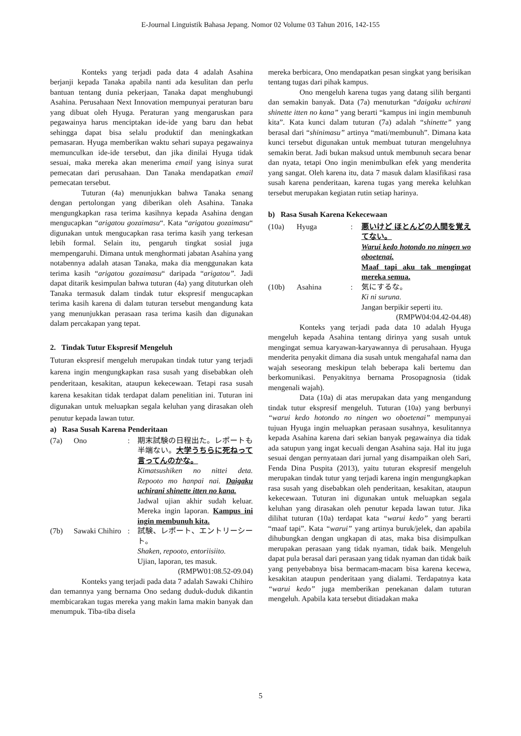E-Journal Linguistik Bahasa Jepang. Nomor 02 Volume 03 Tahun 2016, 142-155
Konteks yang terjadi pada data 4 adalah Asahina berjanji kepada Tanaka apabila nanti ada kesulitan dan perlu bantuan tentang dunia pekerjaan, Tanaka dapat menghubungi Asahina. Perusahaan Next Innovation mempunyai peraturan baru yang dibuat oleh Hyuga. Peraturan yang mengaruskan para pegawainya harus menciptakan ide-ide yang baru dan hebat sehingga dapat bisa selalu produktif dan meningkatkan pemasaran. Hyuga memberikan waktu sehari supaya pegawainya memunculkan ide-ide tersebut, dan jika dinilai Hyuga tidak sesuai, maka mereka akan menerima email yang isinya surat pemecatan dari perusahaan. Dan Tanaka mendapatkan email pemecatan tersebut.
Tuturan (4a) menunjukkan bahwa Tanaka senang dengan pertolongan yang diberikan oleh Asahina. Tanaka mengungkapkan rasa terima kasihnya kepada Asahina dengan mengucapkan “arigatou gozaimasu“. Kata “arigatou gozaimasu“ digunakan untuk mengucapkan rasa terima kasih yang terkesan lebih formal. Selain itu, pengaruh tingkat sosial juga mempengaruhi. Dimana untuk menghormati jabatan Asahina yang notabennya adalah atasan Tanaka, maka dia menggunakan kata terima kasih “arigatou gozaimasu“ daripada “arigatou”. Jadi dapat ditarik kesimpulan bahwa tuturan (4a) yang dituturkan oleh Tanaka termasuk dalam tindak tutur ekspresif mengucapkan terima kasih karena di dalam tuturan tersebut mengandung kata yang menunjukkan perasaan rasa terima kasih dan digunakan dalam percakapan yang tepat.
2. Tindak Tutur Ekspresif Mengeluh
Tuturan ekspresif mengeluh merupakan tindak tutur yang terjadi karena ingin mengungkapkan rasa susah yang disebabkan oleh penderitaan, kesakitan, ataupun kekecewaan. Tetapi rasa susah karena kesakitan tidak terdapat dalam penelitian ini. Tuturan ini digunakan untuk meluapkan segala keluhan yang dirasakan oleh penutur kepada lawan tutur.
a) Rasa Susah Karena Penderitaan
(7a) Ono:
期末試験の日程出た。レポートも半端ない。大学うちらに死ねって言ってんのかな。
Kimatsushiken no nittei deta. Repooto mo hanpai nai. Daigaku uchirani shinette itten no kana.
Jadwal ujian akhir sudah keluar. Mereka ingin laporan. Kampus ini ingin membunuh kita.
(7b) Sawaki Chihiro:
試験、レポート、エントリーシート。
Shaken, repooto, entoriisiito.
Ujian, laporan, tes masuk.
(RMPW01:08.52-09.04)
Konteks yang terjadi pada data 7 adalah Sawaki Chihiro dan temannya yang bernama Ono sedang duduk-duduk dikantin membicarakan tugas mereka yang makin lama makin banyak dan menumpuk. Tiba-tiba disela
mereka berbicara, Ono mendapatkan pesan singkat yang berisikan tentang tugas dari pihak kampus.
Ono mengeluh karena tugas yang datang silih berganti dan semakin banyak. Data (7a) menuturkan “daigaku uchirani shinette itten no kana” yang berarti “kampus ini ingin membunuh kita”. Kata kunci dalam tuturan (7a) adalah “shinette” yang berasal dari “shinimasu” artinya “mati/membunuh”. Dimana kata kunci tersebut digunakan untuk membuat tuturan mengeluhnya semakin berat. Jadi bukan maksud untuk membunuh secara benar dan nyata, tetapi Ono ingin menimbulkan efek yang menderita yang sangat. Oleh karena itu, data 7 masuk dalam klasifikasi rasa susah karena penderitaan, karena tugas yang mereka keluhkan tersebut merupakan kegiatan rutin setiap harinya.
b) Rasa Susah Karena Kekecewaan
(10a) Hyuga:
悪いけど ほとんどの人間を覚えてない。
Warui kedo hotondo no ningen wo oboetenai.
Maaf tapi aku tak mengingat mereka semua.
(10b) Asahina:
気にするな。
Ki ni suruna.
Jangan berpikir seperti itu.
(RMPW04:04.42-04.48)
Konteks yang terjadi pada data 10 adalah Hyuga mengeluh kepada Asahina tentang dirinya yang susah untuk mengingat semua karyawan-karyawannya di perusahaan. Hyuga menderita penyakit dimana dia susah untuk mengahafal nama dan wajah seseorang meskipun telah beberapa kali bertemu dan berkomunikasi. Penyakitnya bernama Prosopagnosia (tidak mengenali wajah).
Data (10a) di atas merupakan data yang mengandung tindak tutur ekspresif mengeluh. Tuturan (10a) yang berbunyi “warui kedo hotondo no ningen wo oboetenai” mempunyai tujuan Hyuga ingin meluapkan perasaan susahnya, kesulitannya kepada Asahina karena dari sekian banyak pegawainya dia tidak ada satupun yang ingat kecuali dengan Asahina saja. Hal itu juga sesuai dengan pernyataan dari jurnal yang disampaikan oleh Sari, Fenda Dina Puspita (2013), yaitu tuturan ekspresif mengeluh merupakan tindak tutur yang terjadi karena ingin mengungkapkan rasa susah yang disebabkan oleh penderitaan, kesakitan, ataupun kekecewaan. Tuturan ini digunakan untuk meluapkan segala keluhan yang dirasakan oleh penutur kepada lawan tutur. Jika dilihat tuturan (10a) terdapat kata “warui kedo” yang berarti “maaf tapi”. Kata “warui” yang artinya buruk/jelek, dan apabila dihubungkan dengan ungkapan di atas, maka bisa disimpulkan merupakan perasaan yang tidak nyaman, tidak baik. Mengeluh dapat pula berasal dari perasaan yang tidak nyaman dan tidak baik yang penyebabnya bisa bermacam-macam bisa karena kecewa, kesakitan ataupun penderitaan yang dialami. Terdapatnya kata “warui kedo” juga memberikan penekanan dalam tuturan mengeluh. Apabila kata tersebut ditiadakan maka
5